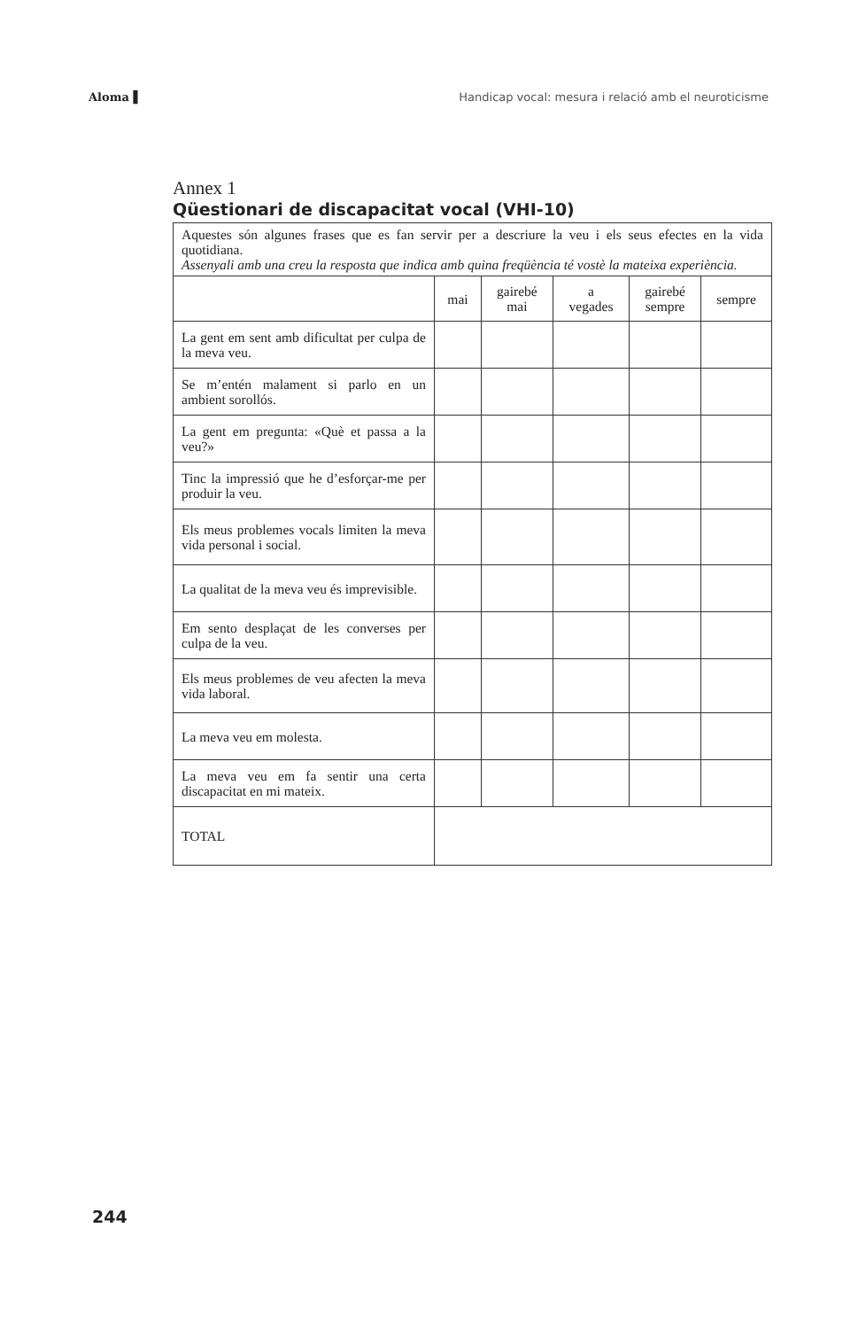Aloma ▌ Handicap vocal: mesura i relació amb el neuroticisme
Annex 1
Qüestionari de discapacitat vocal (VHI-10)
| Aquestes són algunes frases que es fan servir per a descriure la veu i els seus efectes en la vida quotidiana. Assenyali amb una creu la resposta que indica amb quina freqüència té vostè la mateixa experiència. | | | | | |
| | mai | gairebé mai | a vegades | gairebé sempre | sempre |
| La gent em sent amb dificultat per culpa de la meva veu. | | | | | |
| Se m’entén malament si parlo en un ambient sorollós. | | | | | |
| La gent em pregunta: «Què et passa a la veu?» | | | | | |
| Tinc la impressió que he d’esforçar-me per produir la veu. | | | | | |
| Els meus problemes vocals limiten la meva vida personal i social. | | | | | |
| La qualitat de la meva veu és imprevisible. | | | | | |
| Em sento desplaçat de les converses per culpa de la veu. | | | | | |
| Els meus problemes de veu afecten la meva vida laboral. | | | | | |
| La meva veu em molesta. | | | | | |
| La meva veu em fa sentir una certa discapacitat en mi mateix. | | | | | |
| TOTAL | | | | | |
244